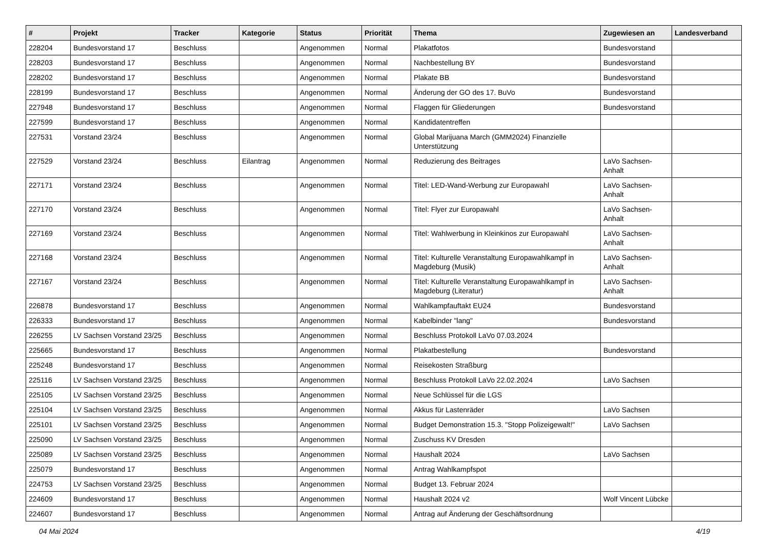| # | Projekt | Tracker | Kategorie | Status | Priorität | Thema | Zugewiesen an | Landesverband |
| --- | --- | --- | --- | --- | --- | --- | --- | --- |
| 228204 | Bundesvorstand 17 | Beschluss | | Angenommen | Normal | Plakatfotos | Bundesvorstand | |
| 228203 | Bundesvorstand 17 | Beschluss | | Angenommen | Normal | Nachbestellung BY | Bundesvorstand | |
| 228202 | Bundesvorstand 17 | Beschluss | | Angenommen | Normal | Plakate BB | Bundesvorstand | |
| 228199 | Bundesvorstand 17 | Beschluss | | Angenommen | Normal | Änderung der GO des 17. BuVo | Bundesvorstand | |
| 227948 | Bundesvorstand 17 | Beschluss | | Angenommen | Normal | Flaggen für Gliederungen | Bundesvorstand | |
| 227599 | Bundesvorstand 17 | Beschluss | | Angenommen | Normal | Kandidatentreffen | | |
| 227531 | Vorstand 23/24 | Beschluss | | Angenommen | Normal | Global Marijuana March (GMM2024) Finanzielle Unterstützung | | |
| 227529 | Vorstand 23/24 | Beschluss | Eilantrag | Angenommen | Normal | Reduzierung des Beitrages | LaVo Sachsen-Anhalt | |
| 227171 | Vorstand 23/24 | Beschluss | | Angenommen | Normal | Titel: LED-Wand-Werbung zur Europawahl | LaVo Sachsen-Anhalt | |
| 227170 | Vorstand 23/24 | Beschluss | | Angenommen | Normal | Titel: Flyer zur Europawahl | LaVo Sachsen-Anhalt | |
| 227169 | Vorstand 23/24 | Beschluss | | Angenommen | Normal | Titel: Wahlwerbung in Kleinkinos zur Europawahl | LaVo Sachsen-Anhalt | |
| 227168 | Vorstand 23/24 | Beschluss | | Angenommen | Normal | Titel: Kulturelle Veranstaltung Europawahlkampf in Magdeburg (Musik) | LaVo Sachsen-Anhalt | |
| 227167 | Vorstand 23/24 | Beschluss | | Angenommen | Normal | Titel: Kulturelle Veranstaltung Europawahlkampf in Magdeburg (Literatur) | LaVo Sachsen-Anhalt | |
| 226878 | Bundesvorstand 17 | Beschluss | | Angenommen | Normal | Wahlkampfauftakt EU24 | Bundesvorstand | |
| 226333 | Bundesvorstand 17 | Beschluss | | Angenommen | Normal | Kabelbinder "lang" | Bundesvorstand | |
| 226255 | LV Sachsen Vorstand 23/25 | Beschluss | | Angenommen | Normal | Beschluss Protokoll LaVo 07.03.2024 | | |
| 225665 | Bundesvorstand 17 | Beschluss | | Angenommen | Normal | Plakatbestellung | Bundesvorstand | |
| 225248 | Bundesvorstand 17 | Beschluss | | Angenommen | Normal | Reisekosten Straßburg | | |
| 225116 | LV Sachsen Vorstand 23/25 | Beschluss | | Angenommen | Normal | Beschluss Protokoll LaVo 22.02.2024 | LaVo Sachsen | |
| 225105 | LV Sachsen Vorstand 23/25 | Beschluss | | Angenommen | Normal | Neue Schlüssel für die LGS | | |
| 225104 | LV Sachsen Vorstand 23/25 | Beschluss | | Angenommen | Normal | Akkus für Lastenräder | LaVo Sachsen | |
| 225101 | LV Sachsen Vorstand 23/25 | Beschluss | | Angenommen | Normal | Budget Demonstration 15.3. "Stopp Polizeigewalt!" | LaVo Sachsen | |
| 225090 | LV Sachsen Vorstand 23/25 | Beschluss | | Angenommen | Normal | Zuschuss KV Dresden | | |
| 225089 | LV Sachsen Vorstand 23/25 | Beschluss | | Angenommen | Normal | Haushalt 2024 | LaVo Sachsen | |
| 225079 | Bundesvorstand 17 | Beschluss | | Angenommen | Normal | Antrag Wahlkampfspot | | |
| 224753 | LV Sachsen Vorstand 23/25 | Beschluss | | Angenommen | Normal | Budget 13. Februar 2024 | | |
| 224609 | Bundesvorstand 17 | Beschluss | | Angenommen | Normal | Haushalt 2024 v2 | Wolf Vincent Lübcke | |
| 224607 | Bundesvorstand 17 | Beschluss | | Angenommen | Normal | Antrag auf Änderung der Geschäftsordnung | | |
04 Mai 2024 4/19